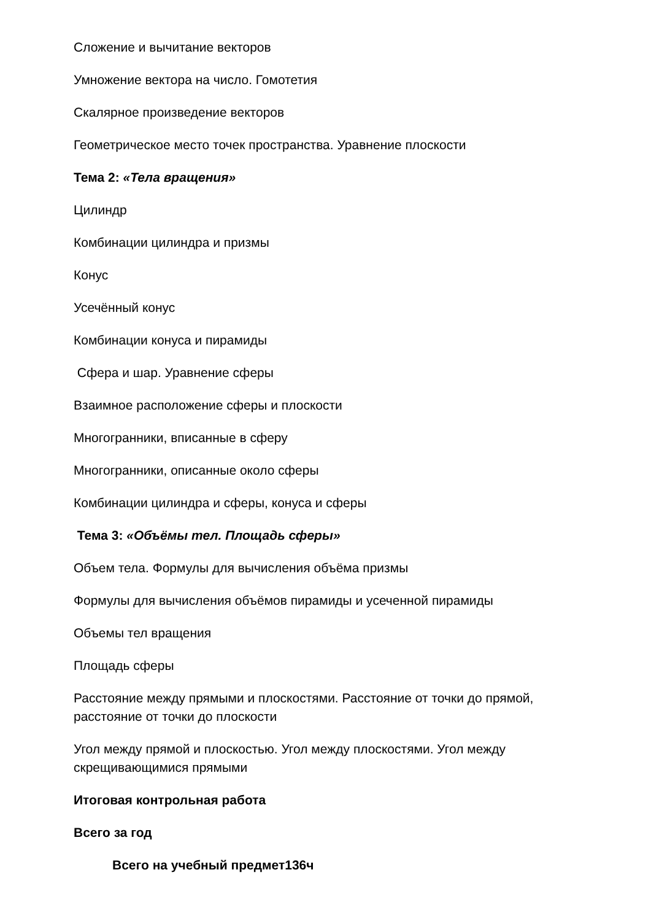Сложение и вычитание векторов
Умножение вектора на число. Гомотетия
Скалярное произведение векторов
Геометрическое место точек пространства. Уравнение плоскости
Тема 2: «Тела вращения»
Цилиндр
Комбинации цилиндра и призмы
Конус
Усечённый конус
Комбинации конуса и пирамиды
Сфера и шар. Уравнение сферы
Взаимное расположение сферы и плоскости
Многогранники, вписанные в сферу
Многогранники, описанные около сферы
Комбинации цилиндра и сферы, конуса и сферы
Тема 3: «Объёмы тел. Площадь сферы»
Объем тела. Формулы для вычисления объёма призмы
Формулы для вычисления объёмов пирамиды и усеченной пирамиды
Объемы тел вращения
Площадь сферы
Расстояние между прямыми и плоскостями. Расстояние от точки до прямой, расстояние от точки до плоскости
Угол между прямой и плоскостью. Угол между плоскостями. Угол между скрещивающимися прямыми
Итоговая контрольная работа
Всего за год
Всего на учебный предмет136ч